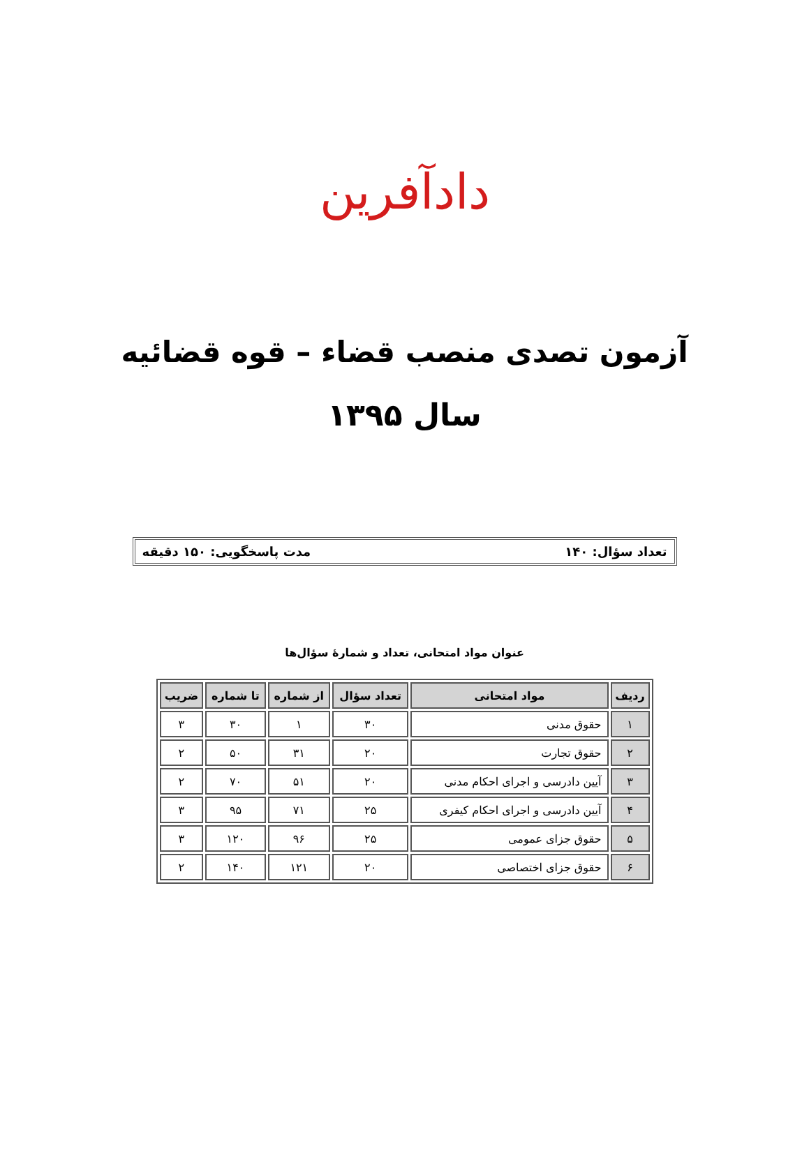دادآفرین
آزمون تصدی منصب قضاء – قوه قضائیه
سال ۱۳۹۵
تعداد سؤال: ۱۴۰ مدت پاسخگویی: ۱۵۰ دقیقه
عنوان مواد امتحانی، تعداد و شمارهٔ سؤال‌ها
| ردیف | مواد امتحانی | تعداد سؤال | از شماره | تا شماره | ضریب |
| --- | --- | --- | --- | --- | --- |
| ۱ | حقوق مدنی | ۳۰ | ۱ | ۳۰ | ۳ |
| ۲ | حقوق تجارت | ۲۰ | ۳۱ | ۵۰ | ۲ |
| ۳ | آیین دادرسی و اجرای احکام مدنی | ۲۰ | ۵۱ | ۷۰ | ۲ |
| ۴ | آیین دادرسی و اجرای احکام کیفری | ۲۵ | ۷۱ | ۹۵ | ۳ |
| ۵ | حقوق جزای عمومی | ۲۵ | ۹۶ | ۱۲۰ | ۳ |
| ۶ | حقوق جزای اختصاصی | ۲۰ | ۱۲۱ | ۱۴۰ | ۲ |